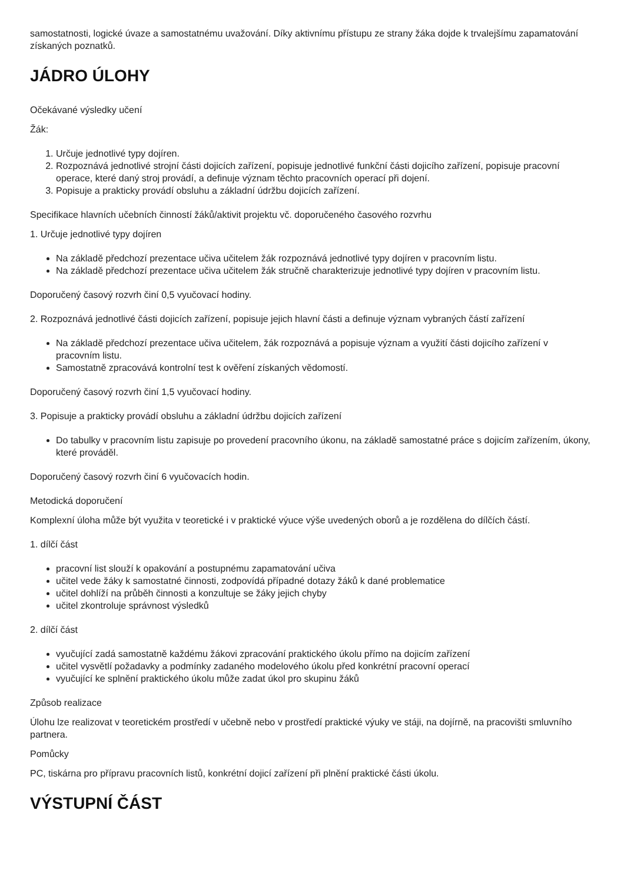samostatnosti, logické úvaze a samostatnému uvažování. Díky aktivnímu přístupu ze strany žáka dojde k trvalejšímu zapamatování získaných poznatků.
JÁDRO ÚLOHY
Očekávané výsledky učení
Žák:
1. Určuje jednotlivé typy dojíren.
2. Rozpoznává jednotlivé strojní části dojicích zařízení, popisuje jednotlivé funkční části dojicího zařízení, popisuje pracovní operace, které daný stroj provádí, a definuje význam těchto pracovních operací při dojení.
3. Popisuje a prakticky provádí obsluhu a základní údržbu dojicích zařízení.
Specifikace hlavních učebních činností žáků/aktivit projektu vč. doporučeného časového rozvrhu
1. Určuje jednotlivé typy dojíren
Na základě předchozí prezentace učiva učitelem žák rozpoznává jednotlivé typy dojíren v pracovním listu.
Na základě předchozí prezentace učiva učitelem žák stručně charakterizuje jednotlivé typy dojíren v pracovním listu.
Doporučený časový rozvrh činí 0,5 vyučovací hodiny.
2. Rozpoznává jednotlivé části dojicích zařízení, popisuje jejich hlavní části a definuje význam vybraných částí zařízení
Na základě předchozí prezentace učiva učitelem, žák rozpoznává a popisuje význam a využití části dojicího zařízení v pracovním listu.
Samostatně zpracovává kontrolní test k ověření získaných vědomostí.
Doporučený časový rozvrh činí 1,5 vyučovací hodiny.
3. Popisuje a prakticky provádí obsluhu a základní údržbu dojicích zařízení
Do tabulky v pracovním listu zapisuje po provedení pracovního úkonu, na základě samostatné práce s dojicím zařízením, úkony, které prováděl.
Doporučený časový rozvrh činí 6 vyučovacích hodin.
Metodická doporučení
Komplexní úloha může být využita v teoretické i v praktické výuce výše uvedených oborů a je rozdělena do dílčích částí.
1. dílčí část
pracovní list slouží k opakování a postupnému zapamatování učiva
učitel vede žáky k samostatné činnosti, zodpovídá případné dotazy žáků k dané problematice
učitel dohlíží na průběh činnosti a konzultuje se žáky jejich chyby
učitel zkontroluje správnost výsledků
2. dílčí část
vyučující zadá samostatně každému žákovi zpracování praktického úkolu přímo na dojicím zařízení
učitel vysvětlí požadavky a podmínky zadaného modelového úkolu před konkrétní pracovní operací
vyučující ke splnění praktického úkolu může zadat úkol pro skupinu žáků
Způsob realizace
Úlohu lze realizovat v teoretickém prostředí v učebně nebo v prostředí praktické výuky ve stáji, na dojírně, na pracovišti smluvního partnera.
Pomůcky
PC, tiskárna pro přípravu pracovních listů, konkrétní dojicí zařízení při plnění praktické části úkolu.
VÝSTUPNÍ ČÁST